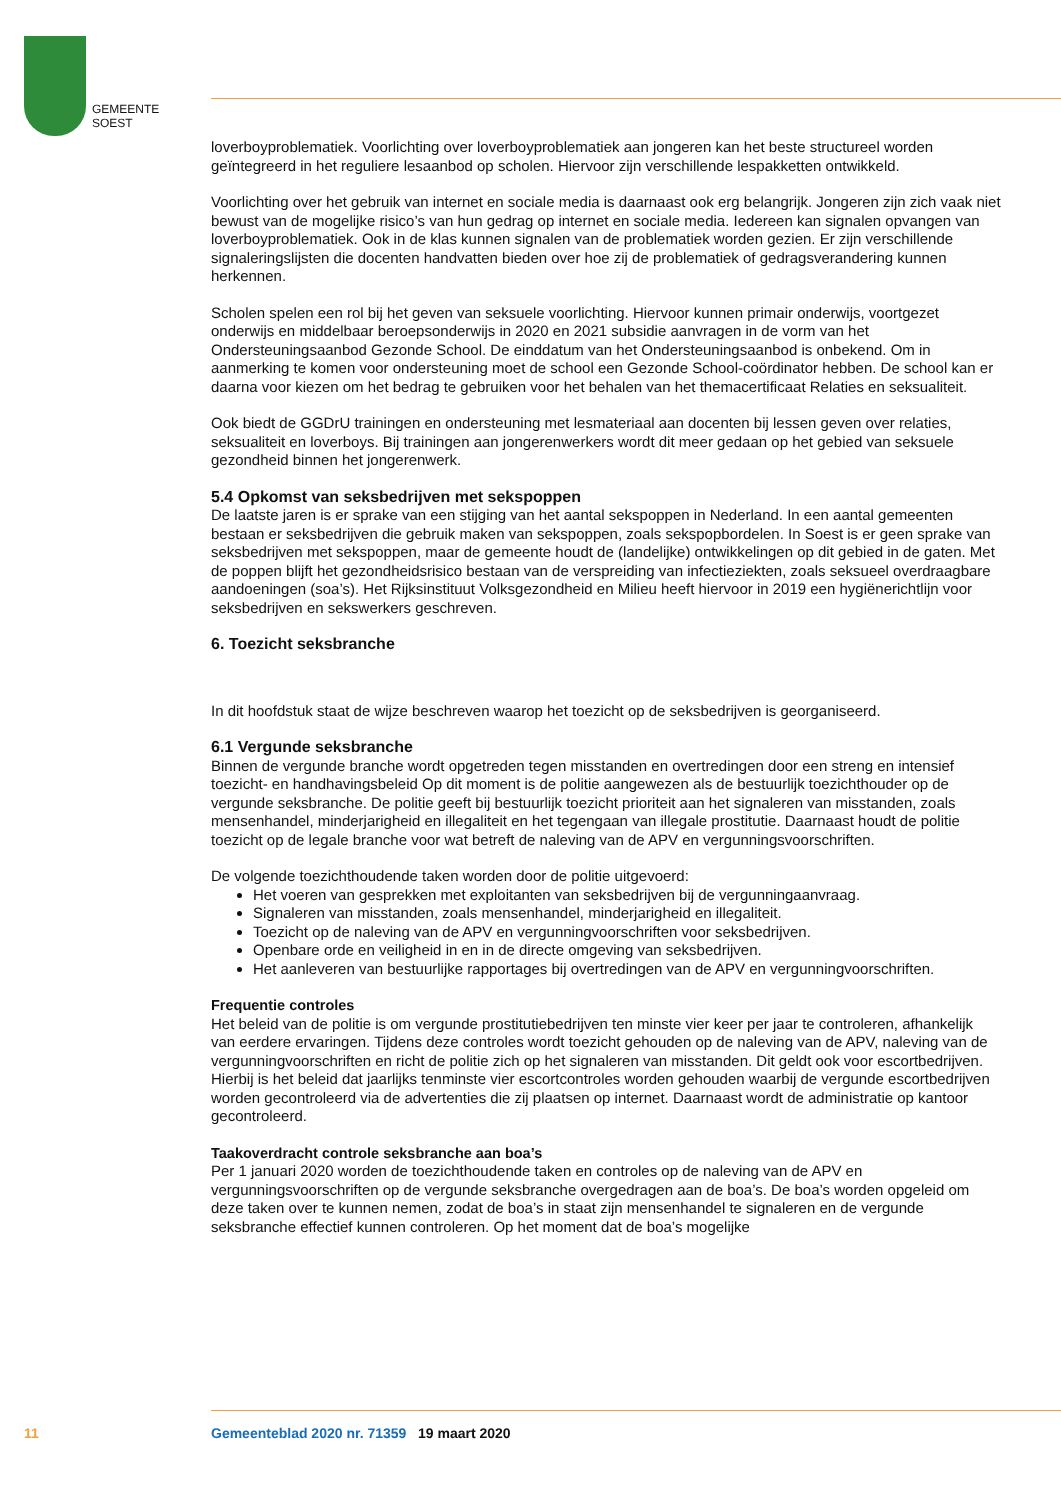GEMEENTE
SOEST
loverboyproblematiek. Voorlichting over loverboyproblematiek aan jongeren kan het beste structureel worden geïntegreerd in het reguliere lesaanbod op scholen. Hiervoor zijn verschillende lespakketten ontwikkeld.
Voorlichting over het gebruik van internet en sociale media is daarnaast ook erg belangrijk. Jongeren zijn zich vaak niet bewust van de mogelijke risico’s van hun gedrag op internet en sociale media. Iedereen kan signalen opvangen van loverboyproblematiek. Ook in de klas kunnen signalen van de problematiek worden gezien. Er zijn verschillende signaleringslijsten die docenten handvatten bieden over hoe zij de problematiek of gedragsverandering kunnen herkennen.
Scholen spelen een rol bij het geven van seksuele voorlichting. Hiervoor kunnen primair onderwijs, voortgezet onderwijs en middelbaar beroepsonderwijs in 2020 en 2021 subsidie aanvragen in de vorm van het Ondersteuningsaanbod Gezonde School. De einddatum van het Ondersteuningsaanbod is onbekend. Om in aanmerking te komen voor ondersteuning moet de school een Gezonde School-coördinator hebben. De school kan er daarna voor kiezen om het bedrag te gebruiken voor het behalen van het themacertificaat Relaties en seksualiteit.
Ook biedt de GGDrU trainingen en ondersteuning met lesmateriaal aan docenten bij lessen geven over relaties, seksualiteit en loverboys. Bij trainingen aan jongerenwerkers wordt dit meer gedaan op het gebied van seksuele gezondheid binnen het jongerenwerk.
5.4 Opkomst van seksbedrijven met sekspoppen
De laatste jaren is er sprake van een stijging van het aantal sekspoppen in Nederland. In een aantal gemeenten bestaan er seksbedrijven die gebruik maken van sekspoppen, zoals sekspopbordelen. In Soest is er geen sprake van seksbedrijven met sekspoppen, maar de gemeente houdt de (landelijke) ontwikkelingen op dit gebied in de gaten. Met de poppen blijft het gezondheidsrisico bestaan van de verspreiding van infectieziekten, zoals seksueel overdraagbare aandoeningen (soa’s). Het Rijksinstituut Volksgezondheid en Milieu heeft hiervoor in 2019 een hygiënerichtlijn voor seksbedrijven en sekswerkers geschreven.
6. Toezicht seksbranche
In dit hoofdstuk staat de wijze beschreven waarop het toezicht op de seksbedrijven is georganiseerd.
6.1 Vergunde seksbranche
Binnen de vergunde branche wordt opgetreden tegen misstanden en overtredingen door een streng en intensief toezicht- en handhavingsbeleid Op dit moment is de politie aangewezen als de bestuurlijk toezichthouder op de vergunde seksbranche. De politie geeft bij bestuurlijk toezicht prioriteit aan het signaleren van misstanden, zoals mensenhandel, minderjarigheid en illegaliteit en het tegengaan van illegale prostitutie. Daarnaast houdt de politie toezicht op de legale branche voor wat betreft de naleving van de APV en vergunningsvoorschriften.
De volgende toezichthoudende taken worden door de politie uitgevoerd:
Het voeren van gesprekken met exploitanten van seksbedrijven bij de vergunningaanvraag.
Signaleren van misstanden, zoals mensenhandel, minderjarigheid en illegaliteit.
Toezicht op de naleving van de APV en vergunningvoorschriften voor seksbedrijven.
Openbare orde en veiligheid in en in de directe omgeving van seksbedrijven.
Het aanleveren van bestuurlijke rapportages bij overtredingen van de APV en vergunningvoorschriften.
Frequentie controles
Het beleid van de politie is om vergunde prostitutiebedrijven ten minste vier keer per jaar te controleren, afhankelijk van eerdere ervaringen. Tijdens deze controles wordt toezicht gehouden op de naleving van de APV, naleving van de vergunningvoorschriften en richt de politie zich op het signaleren van misstanden. Dit geldt ook voor escortbedrijven. Hierbij is het beleid dat jaarlijks tenminste vier escortcontroles worden gehouden waarbij de vergunde escortbedrijven worden gecontroleerd via de advertenties die zij plaatsen op internet. Daarnaast wordt de administratie op kantoor gecontroleerd.
Taakoverdracht controle seksbranche aan boa’s
Per 1 januari 2020 worden de toezichthoudende taken en controles op de naleving van de APV en vergunningsvoorschriften op de vergunde seksbranche overgedragen aan de boa’s. De boa’s worden opgeleid om deze taken over te kunnen nemen, zodat de boa’s in staat zijn mensenhandel te signaleren en de vergunde seksbranche effectief kunnen controleren. Op het moment dat de boa’s mogelijke
11
Gemeenteblad 2020 nr. 71359 19 maart 2020